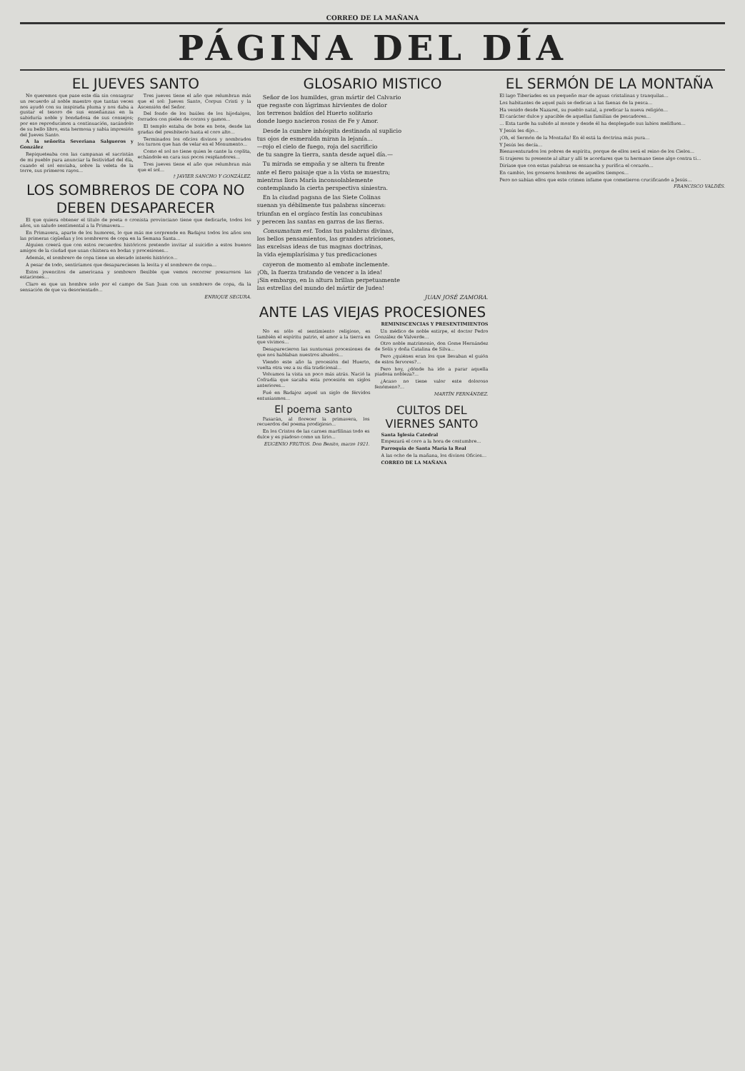CORREO DE LA MAÑANA
PÁGINA DEL DÍA
EL JUEVES SANTO
No queremos que pase este día sin consagrar un recuerdo al noble maestro que tantas veces nos ayudó con su inspirada pluma y nos daba a gustar el tesoro de sus enseñanzas en la sabiduría noble y bondadosa de sus consejos; por eso reproducimos a continuación, sacándolo de su bello libro, esta hermosa y sabia impresión del Jueves Santo.
A la señorita Severiana Salgueros y González
Repiqueteaba con las campanas el sacristán de mi pueblo para anunciar la festividad del día, cuando el sol enviaba, sobre la veleta de la torre, sus primeros rayos...
Tres jueves tiene el año que relumbran más que el sol: Jueves Santo, Corpus Cristi y la Ascensión del Señor.
Del fondo de los baúles de los hijodalgos, forrados con pieles de corzos y gamos...
El templo estaba de bote en bote, desde las gradas del presbiterio hasta el coro alto...
Terminados los oficios divinos y nombrados los turnos que han de velar en el Monumento...
Como el sol no tiene quien le cante la coplita, echándole en cara sus pocos resplandores...
Tres jueves tiene el año que relumbran más que el sol...
† JAVIER SANCHO Y GONZÁLEZ.
LOS SOMBREROS DE COPA NO DEBEN DESAPARECER
El que quiera obtener el título de poeta o cronista provinciano tiene que dedicarle, todos los años, un saludo sentimental a la Primavera...
En Primavera, aparte de los humores, lo que más me sorprende en Badajoz todos los años son las primeras cigüeñas y los sombreros de copa en la Semana Santa...
Alguien creerá que con estos recuerdos históricos pretendo invitar al suicidio a estos buenos amigos de la ciudad que usan chistera en bodas y procesiones...
Además, el sombrero de copa tiene un elevado interés histórico...
A pesar de todo, sentiríamos que desapareciesen la levita y el sombrero de copa...
Estos jovencitos de americana y sombrero flexible que vemos recorrer presurosos las estaciones...
Claro es que un hombre solo por el campo de San Juan con un sombrero de copa, da la sensación de que va desorientado...
ENRIQUE SEGURA.
GLOSARIO MISTICO
Señor de los humildes, gran mártir del Calvario
que regaste con lágrimas hirvientes de dolor
los terrenos baldíos del Huerto solitario
donde luego nacieron rosas de Fe y Amor.
Desde la cumbre inhóspita destinada al suplicio
tus ojos de esmeralda miran la lejanía...
—rojo el cielo de fuego, roja del sacrificio
de tu sangre la tierra, santa desde aquel día.—
Tu mirada se empaña y se altera tu frente
ante el fiero paisaje que a la vista se muestra;
mientras llora María inconsolablemente
contemplando la cierta perspectiva siniestra.
En la ciudad pagana de las Siete Colinas
suenan ya débilmente tus palabras sinceras:
triunfan en el orgíaco festín las concubinas
y perecen las santas en garras de las fieras.
Consumatum est. Todas tus palabras divinas,
los bellos pensamientos, las grandes atriciones,
las excelsas ideas de tus magnas doctrinas,
la vida ejemplarísima y tus predicaciones
cayeron de momento al embate inclemente.
¡Oh, la fuerza tratando de vencer a la idea!
¡Sin embargo, en la altura brillan perpetuamente
las estrellas del mundo del mártir de Judea!
JUAN JOSÉ ZAMORA.
ANTE LAS VIEJAS PROCESIONES
REMINISCENCIAS Y PRESENTIMIENTOS
No es sólo el sentimiento religioso, es también el espíritu patrio, el amor a la tierra en que vivimos...
Desaparecieron las suntuosas procesiones de que nos hablaban nuestros abuelos...
Viendo este año la procesión del Huerto, vuelta otra vez a su día tradicional...
Volvamos la vista un poco más atrás. Nació la Cofradía que sacaba esta procesión en siglos anteriores...
Fué en Badajoz aquel un siglo de férvidos entusiasmos...
Un médico de noble estirpe, el doctor Pedro González de Valverde...
Otro noble matrimonio, don Gome Hernández de Solís y doña Catalina de Silva...
Pero ¿quiénes eran los que llevaban el guión de estos fervores?...
Pero hoy, ¿dónde ha ido a parar aquella piadosa nobleza?...
¿Acaso no tiene valor este doloroso fenómeno?...
MARTÍN FERNÁNDEZ.
El poema santo
Pasarán, al florecer la primavera, los recuerdos del poema prodigioso...
En los Cristos de las carnes marfilinas todo es dulce y es piadoso como un lirio...
EUGENIO FRUTOS. Don Benito, marzo 1921.
CULTOS DEL VIERNES SANTO
Santa Iglesia Catedral
Empezará el coro a la hora de costumbre...
Parroquia de Santa María la Real
A las ocho de la mañana, los divinos Oficios...
CORREO DE LA MAÑANA
EL SERMÓN DE LA MONTAÑA
El lago Tiberiades es un pequeño mar de aguas cristalinas y tranquilas...
Los habitantes de aquel país se dedican a las faenas de la pesca...
Ha venido desde Nazaret, su pueblo natal, a predicar la nueva religión...
El carácter dulce y apacible de aquellas familias de pescadores...
... Esta tarde ha subido al monte y desde él ha desplegado sus labios melifluos...
Y Jesús les dijo...
¡Oh, el Sermón de la Montaña! En él está la doctrina más pura...
Y Jesús les decía...
Bienaventurados los pobres de espíritu, porque de ellos será el reino de los Cielos...
Si trajeres tu presente al altar y allí te acordares que tu hermano tiene algo contra ti...
Diríase que con estas palabras se ensancha y purifica el corazón...
En cambio, los groseros hombres de aquellos tiempos...
Pero no sabían ellos que este crimen infame que cometieron crucificando a Jesús...
FRANCISCO VALDÉS.